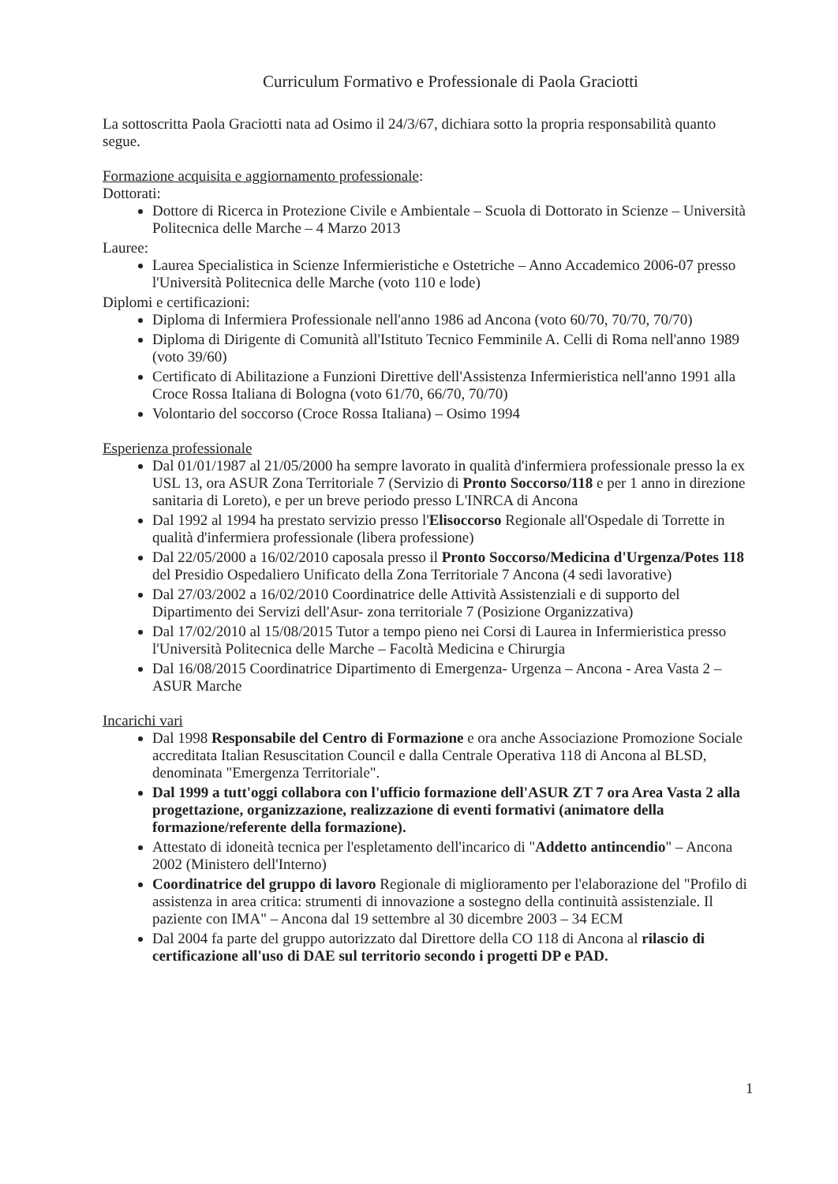Curriculum Formativo e Professionale di Paola Graciotti
La sottoscritta Paola Graciotti nata ad Osimo il 24/3/67, dichiara sotto la propria responsabilità quanto segue.
Formazione acquisita e aggiornamento professionale:
Dottorati:
Dottore di Ricerca in Protezione Civile e Ambientale – Scuola di Dottorato in Scienze – Università Politecnica delle Marche – 4 Marzo 2013
Lauree:
Laurea Specialistica in Scienze Infermieristiche e Ostetriche – Anno Accademico 2006-07 presso l'Università Politecnica delle Marche (voto 110 e lode)
Diplomi e certificazioni:
Diploma di Infermiera Professionale nell'anno 1986 ad Ancona (voto 60/70, 70/70, 70/70)
Diploma di Dirigente di Comunità all'Istituto Tecnico Femminile A. Celli di Roma nell'anno 1989 (voto 39/60)
Certificato di Abilitazione a Funzioni Direttive dell'Assistenza Infermieristica nell'anno 1991 alla Croce Rossa Italiana di Bologna (voto 61/70, 66/70, 70/70)
Volontario del soccorso (Croce Rossa Italiana) – Osimo 1994
Esperienza professionale
Dal 01/01/1987 al 21/05/2000 ha sempre lavorato in qualità d'infermiera professionale presso la ex USL 13, ora ASUR Zona Territoriale 7 (Servizio di Pronto Soccorso/118 e per 1 anno in direzione sanitaria di Loreto), e per un breve periodo presso L'INRCA di Ancona
Dal 1992 al 1994 ha prestato servizio presso l'Elisoccorso Regionale all'Ospedale di Torrette in qualità d'infermiera professionale (libera professione)
Dal 22/05/2000 a 16/02/2010 caposala presso il Pronto Soccorso/Medicina d'Urgenza/Potes 118 del Presidio Ospedaliero Unificato della Zona Territoriale 7 Ancona (4 sedi lavorative)
Dal 27/03/2002 a 16/02/2010 Coordinatrice delle Attività Assistenziali e di supporto del Dipartimento dei Servizi dell'Asur- zona territoriale 7 (Posizione Organizzativa)
Dal 17/02/2010 al 15/08/2015 Tutor a tempo pieno nei Corsi di Laurea in Infermieristica presso l'Università Politecnica delle Marche – Facoltà Medicina e Chirurgia
Dal 16/08/2015 Coordinatrice Dipartimento di Emergenza- Urgenza – Ancona - Area Vasta 2 – ASUR Marche
Incarichi vari
Dal 1998 Responsabile del Centro di Formazione e ora anche Associazione Promozione Sociale accreditata Italian Resuscitation Council e dalla Centrale Operativa 118 di Ancona al BLSD, denominata "Emergenza Territoriale".
Dal 1999 a tutt'oggi collabora con l'ufficio formazione dell'ASUR ZT 7 ora Area Vasta 2 alla progettazione, organizzazione, realizzazione di eventi formativi (animatore della formazione/referente della formazione).
Attestato di idoneità tecnica per l'espletamento dell'incarico di "Addetto antincendio" – Ancona 2002 (Ministero dell'Interno)
Coordinatrice del gruppo di lavoro Regionale di miglioramento per l'elaborazione del "Profilo di assistenza in area critica: strumenti di innovazione a sostegno della continuità assistenziale. Il paziente con IMA" – Ancona dal 19 settembre al 30 dicembre 2003 – 34 ECM
Dal 2004 fa parte del gruppo autorizzato dal Direttore della CO 118 di Ancona al rilascio di certificazione all'uso di DAE sul territorio secondo i progetti DP e PAD.
1